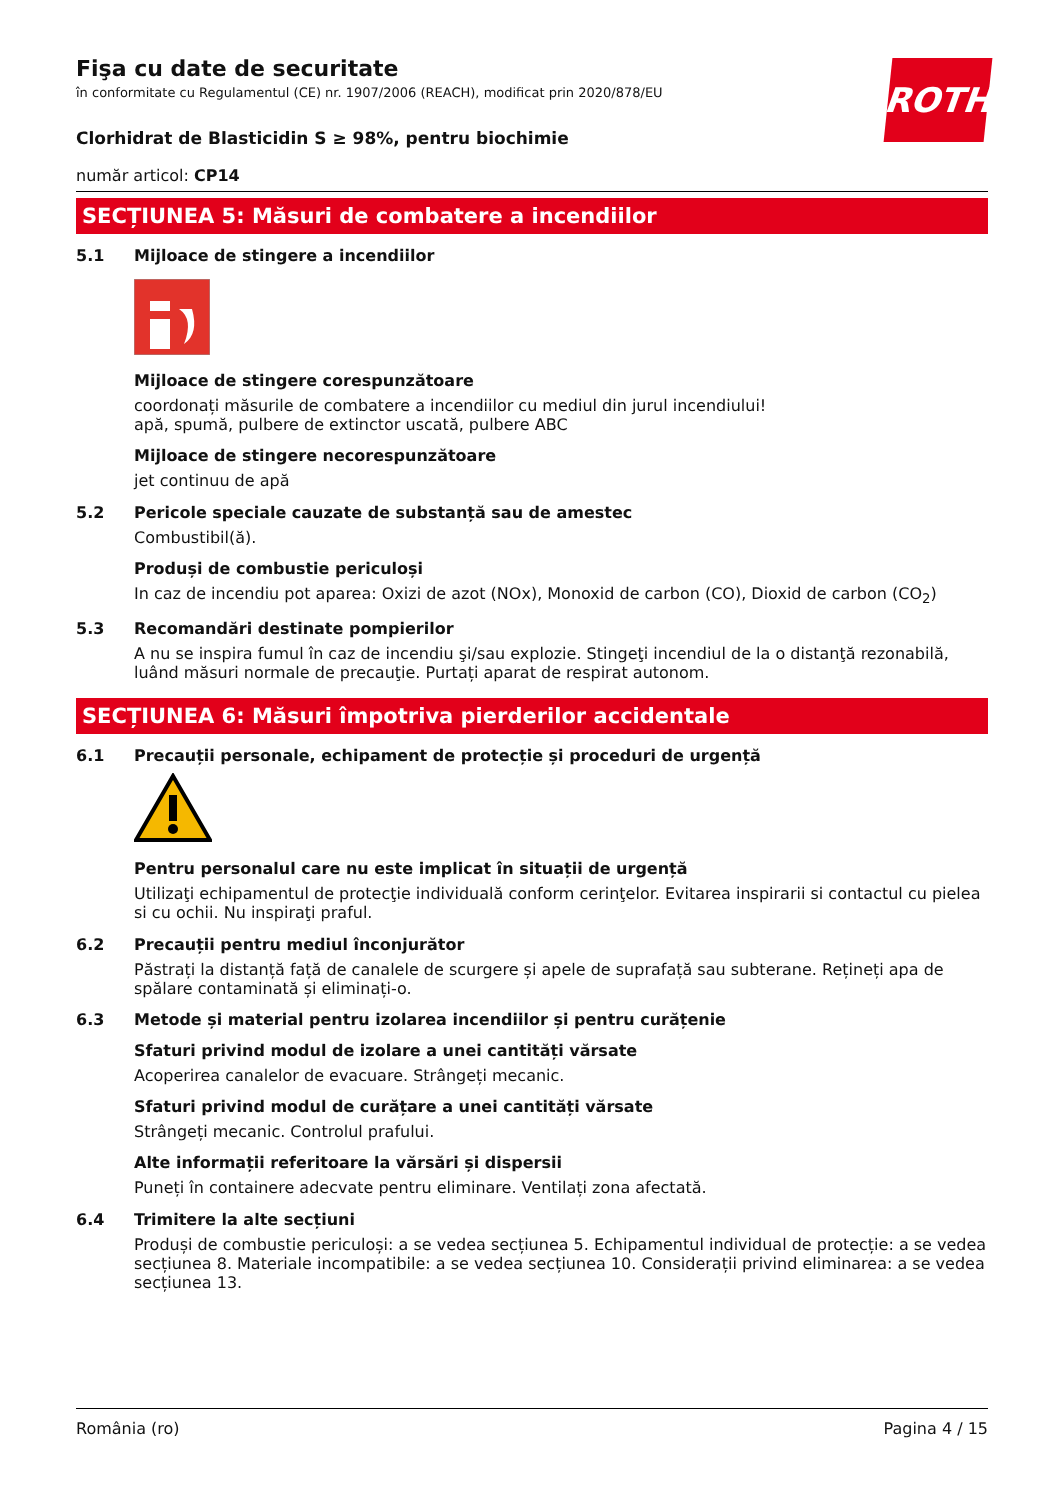ROTH
Fişa cu date de securitate
în conformitate cu Regulamentul (CE) nr. 1907/2006 (REACH), modificat prin 2020/878/EU
Clorhidrat de Blasticidin S ≥ 98%, pentru biochimie
număr articol: CP14
SECȚIUNEA 5: Măsuri de combatere a incendiilor
5.1 Mijloace de stingere a incendiilor
Mijloace de stingere corespunzătoare
coordonați măsurile de combatere a incendiilor cu mediul din jurul incendiului!
apă, spumă, pulbere de extinctor uscată, pulbere ABC
Mijloace de stingere necorespunzătoare
jet continuu de apă
5.2 Pericole speciale cauzate de substanță sau de amestec
Combustibil(ă).
Produși de combustie periculoși
In caz de incendiu pot aparea: Oxizi de azot (NOx), Monoxid de carbon (CO), Dioxid de carbon (CO<sub>2</sub>)
5.3 Recomandări destinate pompierilor
A nu se inspira fumul în caz de incendiu şi/sau explozie. Stingeţi incendiul de la o distanţă rezonabilă, luând măsuri normale de precauţie. Purtați aparat de respirat autonom.
SECȚIUNEA 6: Măsuri împotriva pierderilor accidentale
6.1 Precauții personale, echipament de protecție și proceduri de urgență
Pentru personalul care nu este implicat în situații de urgență
Utilizaţi echipamentul de protecţie individuală conform cerinţelor. Evitarea inspirarii si contactul cu pielea si cu ochii. Nu inspiraţi praful.
6.2 Precauții pentru mediul înconjurător
Păstrați la distanță față de canalele de scurgere și apele de suprafață sau subterane. Rețineți apa de spălare contaminată și eliminați-o.
6.3 Metode și material pentru izolarea incendiilor și pentru curățenie
Sfaturi privind modul de izolare a unei cantități vărsate
Acoperirea canalelor de evacuare. Strângeți mecanic.
Sfaturi privind modul de curățare a unei cantități vărsate
Strângeți mecanic. Controlul prafului.
Alte informații referitoare la vărsări și dispersii
Puneți în containere adecvate pentru eliminare. Ventilați zona afectată.
6.4 Trimitere la alte secțiuni
Produși de combustie periculoși: a se vedea secțiunea 5. Echipamentul individual de protecție: a se vedea secțiunea 8. Materiale incompatibile: a se vedea secțiunea 10. Considerații privind eliminarea: a se vedea secțiunea 13.
România (ro) Pagina 4 / 15